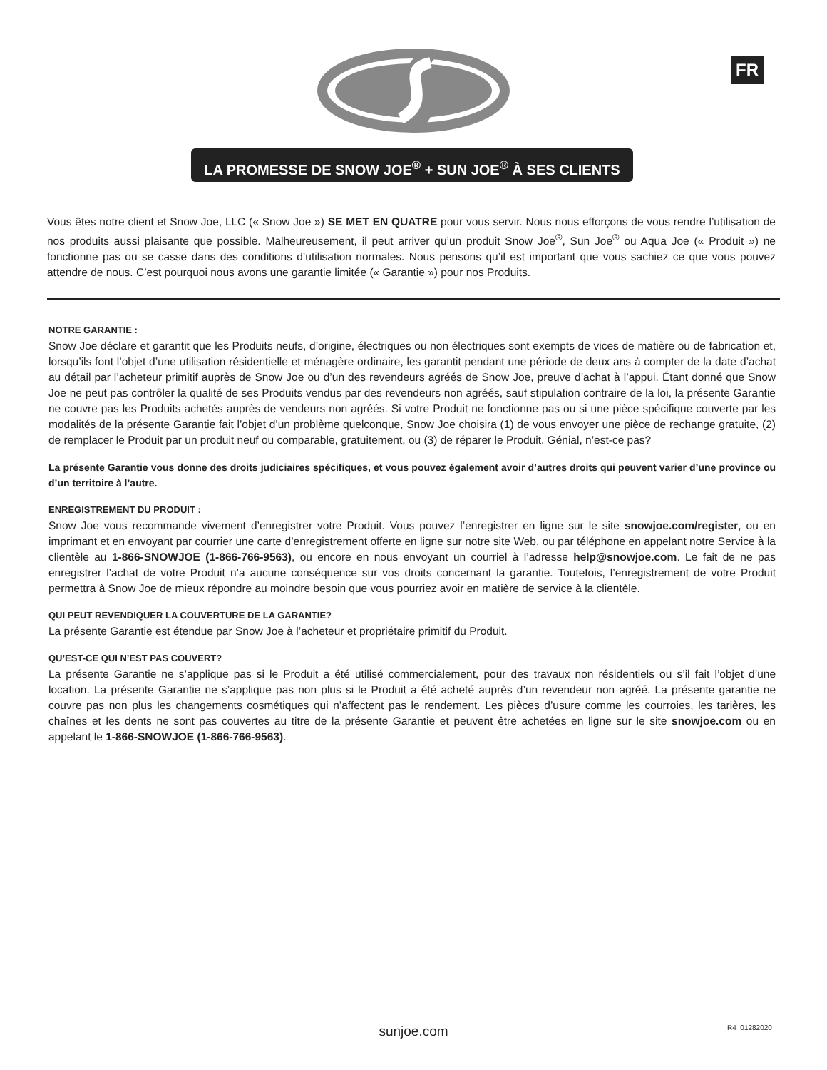FR
LA PROMESSE DE SNOW JOE<sup>®</sup> + SUN JOE<sup>®</sup> À SES CLIENTS
Vous êtes notre client et Snow Joe, LLC (« Snow Joe ») SE MET EN QUATRE pour vous servir. Nous nous efforçons de vous rendre l’utilisation de nos produits aussi plaisante que possible. Malheureusement, il peut arriver qu’un produit Snow Joe<sup>®</sup>, Sun Joe<sup>®</sup> ou Aqua Joe (« Produit ») ne fonctionne pas ou se casse dans des conditions d’utilisation normales. Nous pensons qu’il est important que vous sachiez ce que vous pouvez attendre de nous. C’est pourquoi nous avons une garantie limitée (« Garantie ») pour nos Produits.
NOTRE GARANTIE :
Snow Joe déclare et garantit que les Produits neufs, d’origine, électriques ou non électriques sont exempts de vices de matière ou de fabrication et, lorsqu’ils font l’objet d’une utilisation résidentielle et ménagère ordinaire, les garantit pendant une période de deux ans à compter de la date d’achat au détail par l’acheteur primitif auprès de Snow Joe ou d’un des revendeurs agréés de Snow Joe, preuve d’achat à l’appui. Étant donné que Snow Joe ne peut pas contrôler la qualité de ses Produits vendus par des revendeurs non agréés, sauf stipulation contraire de la loi, la présente Garantie ne couvre pas les Produits achetés auprès de vendeurs non agréés. Si votre Produit ne fonctionne pas ou si une pièce spécifique couverte par les modalités de la présente Garantie fait l’objet d’un problème quelconque, Snow Joe choisira (1) de vous envoyer une pièce de rechange gratuite, (2) de remplacer le Produit par un produit neuf ou comparable, gratuitement, ou (3) de réparer le Produit. Génial, n’est-ce pas?
La présente Garantie vous donne des droits judiciaires spécifiques, et vous pouvez également avoir d’autres droits qui peuvent varier d’une province ou d’un territoire à l’autre.
ENREGISTREMENT DU PRODUIT :
Snow Joe vous recommande vivement d’enregistrer votre Produit. Vous pouvez l’enregistrer en ligne sur le site snowjoe.com/register, ou en imprimant et en envoyant par courrier une carte d’enregistrement offerte en ligne sur notre site Web, ou par téléphone en appelant notre Service à la clientèle au 1-866-SNOWJOE (1-866-766-9563), ou encore en nous envoyant un courriel à l’adresse help@snowjoe.com. Le fait de ne pas enregistrer l’achat de votre Produit n’a aucune conséquence sur vos droits concernant la garantie. Toutefois, l’enregistrement de votre Produit permettra à Snow Joe de mieux répondre au moindre besoin que vous pourriez avoir en matière de service à la clientèle.
QUI PEUT REVENDIQUER LA COUVERTURE DE LA GARANTIE?
La présente Garantie est étendue par Snow Joe à l’acheteur et propriétaire primitif du Produit.
QU’EST-CE QUI N’EST PAS COUVERT?
La présente Garantie ne s’applique pas si le Produit a été utilisé commercialement, pour des travaux non résidentiels ou s’il fait l’objet d’une location. La présente Garantie ne s’applique pas non plus si le Produit a été acheté auprès d’un revendeur non agréé. La présente garantie ne couvre pas non plus les changements cosmétiques qui n’affectent pas le rendement. Les pièces d’usure comme les courroies, les tarières, les chaînes et les dents ne sont pas couvertes au titre de la présente Garantie et peuvent être achetées en ligne sur le site snowjoe.com ou en appelant le 1-866-SNOWJOE (1-866-766-9563).
sunjoe.com R4_01282020